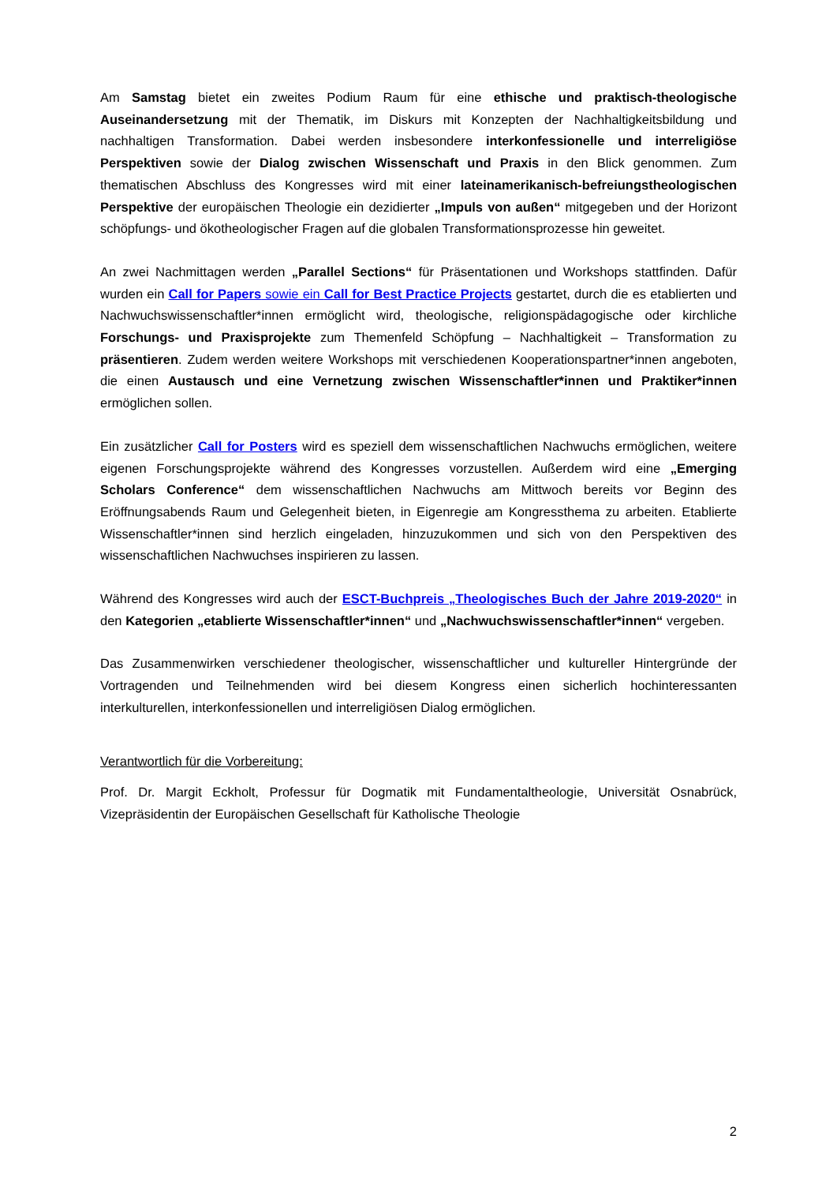Am Samstag bietet ein zweites Podium Raum für eine ethische und praktisch-theologische Auseinandersetzung mit der Thematik, im Diskurs mit Konzepten der Nachhaltigkeitsbildung und nachhaltigen Transformation. Dabei werden insbesondere interkonfessionelle und interreligiöse Perspektiven sowie der Dialog zwischen Wissenschaft und Praxis in den Blick genommen. Zum thematischen Abschluss des Kongresses wird mit einer lateinamerikanisch-befreiungstheologischen Perspektive der europäischen Theologie ein dezidierter „Impuls von außen“ mitgegeben und der Horizont schöpfungs- und ökotheologischer Fragen auf die globalen Transformationsprozesse hin geweitet.
An zwei Nachmittagen werden „Parallel Sections“ für Präsentationen und Workshops stattfinden. Dafür wurden ein Call for Papers sowie ein Call for Best Practice Projects gestartet, durch die es etablierten und Nachwuchswissenschaftler*innen ermöglicht wird, theologische, religionspädagogische oder kirchliche Forschungs- und Praxisprojekte zum Themenfeld Schöpfung – Nachhaltigkeit – Transformation zu präsentieren. Zudem werden weitere Workshops mit verschiedenen Kooperationspartner*innen angeboten, die einen Austausch und eine Vernetzung zwischen Wissenschaftler*innen und Praktiker*innen ermöglichen sollen.
Ein zusätzlicher Call for Posters wird es speziell dem wissenschaftlichen Nachwuchs ermöglichen, weitere eigenen Forschungsprojekte während des Kongresses vorzustellen. Außerdem wird eine „Emerging Scholars Conference“ dem wissenschaftlichen Nachwuchs am Mittwoch bereits vor Beginn des Eröffnungsabends Raum und Gelegenheit bieten, in Eigenregie am Kongressthema zu arbeiten. Etablierte Wissenschaftler*innen sind herzlich eingeladen, hinzuzukommen und sich von den Perspektiven des wissenschaftlichen Nachwuchses inspirieren zu lassen.
Während des Kongresses wird auch der ESCT-Buchpreis „Theologisches Buch der Jahre 2019-2020“ in den Kategorien „etablierte Wissenschaftler*innen“ und „Nachwuchswissenschaftler*innen“ vergeben.
Das Zusammenwirken verschiedener theologischer, wissenschaftlicher und kultureller Hintergründe der Vortragenden und Teilnehmenden wird bei diesem Kongress einen sicherlich hochinteressanten interkulturellen, interkonfessionellen und interreligiösen Dialog ermöglichen.
Verantwortlich für die Vorbereitung:
Prof. Dr. Margit Eckholt, Professur für Dogmatik mit Fundamentaltheologie, Universität Osnabrück, Vizepräsidentin der Europäischen Gesellschaft für Katholische Theologie
2